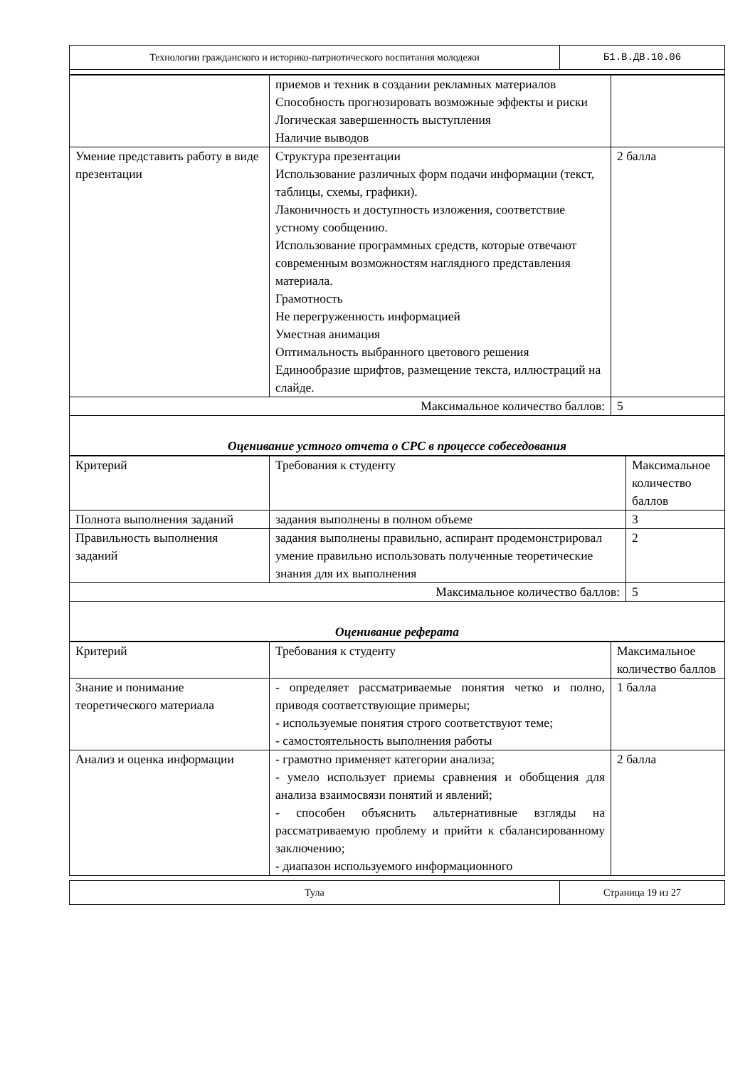| Технологии гражданского и историко-патриотического воспитания молодежи | Б1.В.ДВ.10.06 |
| | приемов и техник в создании рекламных материалов Способность прогнозировать возможные эффекты и риски Логическая завершенность выступления Наличие выводов | |
| Умение представить работу в виде презентации | Структура презентации Использование различных форм подачи информации (текст, таблицы, схемы, графики). Лаконичность и доступность изложения, соответствие устному сообщению. Использование программных средств, которые отвечают современным возможностям наглядного представления материала. Грамотность Не перегруженность информацией Уместная анимация Оптимальность выбранного цветового решения Единообразие шрифтов, размещение текста, иллюстраций на слайде. | 2 балла |
| Максимальное количество баллов: | | 5 |
| Оценивание устного отчета о СРС в процессе собеседования | | |
| Критерий | Требования к студенту | Максимальное количество баллов |
| Полнота выполнения заданий | задания выполнены в полном объеме | 3 |
| Правильность выполнения заданий | задания выполнены правильно, аспирант продемонстрировал умение правильно использовать полученные теоретические знания для их выполнения | 2 |
| Максимальное количество баллов: | | 5 |
| Оценивание реферата | | |
| Критерий | Требования к студенту | Максимальное количество баллов |
| Знание и понимание теоретического материала | - определяет рассматриваемые понятия четко и полно, приводя соответствующие примеры; - используемые понятия строго соответствуют теме; - самостоятельность выполнения работы | 1 балла |
| Анализ и оценка информации | - грамотно применяет категории анализа; - умело использует приемы сравнения и обобщения для анализа взаимосвязи понятий и явлений; - способен объяснить альтернативные взгляды на рассматриваемую проблему и прийти к сбалансированному заключению; - диапазон используемого информационного | 2 балла |
| Тула | Страница 19 из 27 |